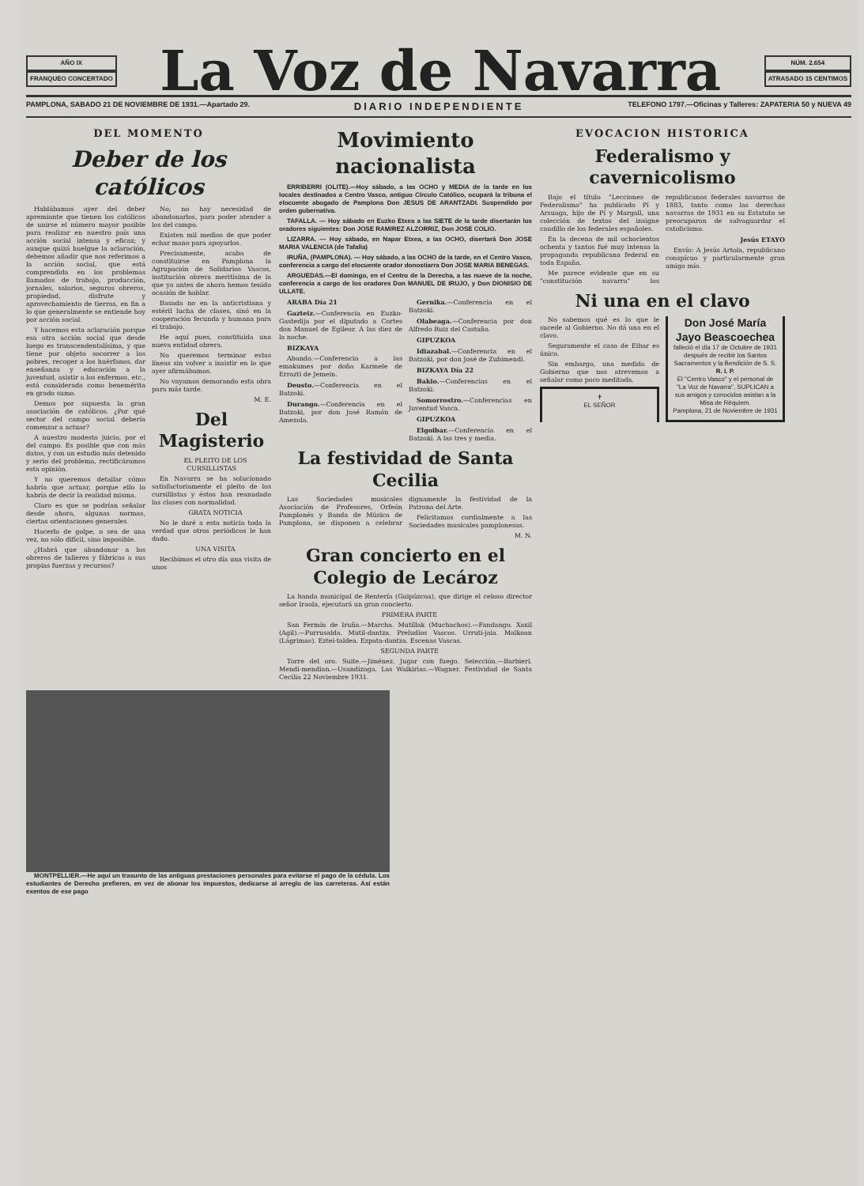AÑO IX
FRANQUEO CONCERTADO
La Voz de Navarra
NÚM. 2.654
ATRASADO 15 CENTIMOS
PAMPLONA, SABADO 21 DE NOVIEMBRE DE 1931.—Apartado 29. DIARIO INDEPENDIENTE TELEFONO 1797.—Oficinas y Talleres: ZAPATERIA 50 y NUEVA 49
DEL MOMENTO
Deber de los católicos
Hablábamos ayer del deber apremiante que tienen los católicos de unirse el número mayor posible para realizar en nuestro país una acción social intensa y eficaz; y aunque quizá huelgue la aclaración, debemos añadir que nos referimos a la acción social, que está comprendida en los problemas llamados de trabajo, producción, jornales, salarios, seguros obreros, propiedad, disfrute y aprovechamiento de tierras, en fin a lo que generalmente se entiende hoy por acción social.
Y hacemos esta aclaración porque esa otra acción social que desde luego es transcendentalísima, y que tiene por objeto socorrer a los pobres, recoger a los huérfanos, dar enseñanza y educación a la juventud, asistir a los enfermos, etc., está considerada como benemérita en grado sumo.
Demos por supuesta la gran asociación de católicos. ¿Por qué sector del campo social debería comenzar a actuar?
A nuestro modesto juicio, por el del campo. Es posible que con más datos, y con un estudio más detenido y serio del problema, rectificáramos esta opinión.
Y no queremos detallar cómo habría que actuar, porque ello lo habría de decir la realidad misma.
Claro es que se podrían señalar desde ahora, algunas normas, ciertas orientaciones generales.
Hacerlo de golpe, o sea de una vez, no sólo difícil, sino imposible.
¿Habrá que abandonar a los obreros de talleres y fábricas a sus propias fuerzas y recursos?
No; no hay necesidad de abandonarlos, para poder atender a los del campo.
Existen mil medios de que poder echar mano para apoyarlos.
Precisamente, acaba de constituirse en Pamplona la Agrupación de Solidarios Vascos, institución obrera meritísima de la que ya antes de ahora hemos tenido ocasión de hablar.
Basada no en la anticristiana y estéril lucha de clases, sinó en la cooperación fecunda y humana para el trabajo.
He aquí pues, constituída una nueva entidad obrera.
No queremos terminar estas líneas sin volver a insistir en lo que ayer afirmábamos.
No vayamos demorando esta obra para más tarde.
M. E.
Del Magisterio
EL PLEITO DE LOS CURSILLISTAS
En Navarra se ha solucionado satisfactoriamente el pleito de los cursillistas y éstos han reanudado las clases con normalidad.
GRATA NOTICIA
No le daré a esta noticia toda la verdad que otros periódicos le han dado.
UNA VISITA
Recibimos el otro día una visita de unos
Movimiento nacionalista
ERRIBERRI (OLITE).—Hoy sábado, a las OCHO y MEDIA de la tarde en los locales destinados a Centro Vasco, antiguo Círculo Católico, ocupará la tribuna el elocuente abogado de Pamplona Don JESUS DE ARANTZADI. Suspendido por orden gubernativa.
TAFALLA. — Hoy sábado en Euzko Etxea a las SIETE de la tarde disertarán los oradores siguientes: Don JOSE RAMIREZ ALZORRIZ, Don JOSE COLIO.
LIZARRA. — Hoy sábado, en Napar Etxea, a las OCHO, disertará Don JOSE MARIA VALENCIA (de Tafalla)
IRUÑA, (PAMPLONA). — Hoy sábado, a las OCHO de la tarde, en el Centro Vasco, conferencia a cargo del elocuente orador donostiarra Don JOSE MARIA BENEGAS.
ARGUEDAS.—El domingo, en el Centro de la Derecha, a las nueve de la noche, conferencia a cargo de los oradores Don MANUEL DE IRUJO, y Don DIONISIO DE ULLATE.
ARABA Día 21
Gazteiz.—Conferencia en Euzko-Gastedija por el diputado a Cortes don Manuel de Egileor. A las diez de la noche.
BIZKAYA
Abando.—Conferencia a las emakumes por doña Karmele de Errazti de Jemein.
Deusto.—Conferencia en el Batzoki.
Durango.—Conferencia en el Batzoki, por don José Ramón de Amezola.
Gernika.—Conferencia en el Batzoki.
Olabeaga.—Conferencia por don Alfredo Ruiz del Castaño.
GIPUZKOA
Idiazabal.—Conferencia en el Batzoki, por don José de Zubimendi.
BIZKAYA Día 22
Bakio.—Conferencias en el Batzoki.
Somorrostro.—Conferencias en Juventud Vasca.
GIPUZKOA
Elgoibar.—Conferencia en el Batzoki. A las tres y media.
La festividad de Santa Cecilia
Las Sociedades musicales Asociación de Profesores, Orfeón Pamplonés y Banda de Música de Pamplona, se disponen a celebrar dignamente la festividad de la Patrona del Arte.
Felicitamos cordialmente a las Sociedades musicales pamplonesas.
M. N.
Gran concierto en el Colegio de Lecároz
La banda municipal de Rentería (Guipúzcoa), que dirige el celoso director señor Iraola, ejecutará un gran concierto.
PRIMERA PARTE
San Fermín de Iruña.—Marcha. Mutillak (Muchachos).—Fandango. Xaxil (Agil).—Purrusalda. Mutil-dantza. Preludios Vascos. Urruti-jaia. Malkoan (Lágrimas). Eztei-taldea. Ezpata-dantza. Escenas Vascas.
SEGUNDA PARTE
Torre del oro. Suite.—Jiménez. Jugar con fuego. Selección.—Barbieri. Mendi-mendian.—Usandizaga. Las Walkirias.—Wagner. Festividad de Santa Cecilia 22 Noviembre 1931.
EVOCACION HISTORICA
Federalismo y cavernicolismo
Bajo el título "Lecciones de Federalismo" ha publicado Pí y Arsuaga, hijo de Pí y Margall, una colección de textos del insigne caudillo de los federales españoles.
En la decena de mil ochocientos ochenta y tantos fué muy intensa la propaganda republicana federal en toda España.
Me parece evidente que en su "constitución navarra" los republicanos federales navarros de 1883, tanto como las derechas navarras de 1931 en su Estatuto se preocuparon de salvaguardar el catolicismo.
Jesús ETAYO
Envío: A Jesús Artola, republicano conspícuo y particularmente gran amigo mío.
Ni una en el clavo
No sabemos qué es lo que le sucede al Gobierno. No dá una en el clavo.
Seguramente el caso de Eibar es único.
Sin embargo, una medida de Gobierno que nos atrevemos a señalar como poco meditada.
✝
EL SEÑOR
Don José María Jayo Beascoechea
falleció el día 17 de Octubre de 1931 después de recibir los Santos Sacramentos y la Bendición de S. S.
R. I. P.
El "Centro Vasco" y el personal de "La Voz de Navarra", SUPLICAN a sus amigos y conocidos asistan a la Misa de Réquiem.
Pamplona, 21 de Noviembre de 1931
MONTPELLIER.—He aquí un trasunto de las antiguas prestaciones personales para evitarse el pago de la cédula. Los estudiantes de Derecho prefieren, en vez de abonar los impuestos, dedicarse al arreglo de las carreteras. Así están exentos de ese pago